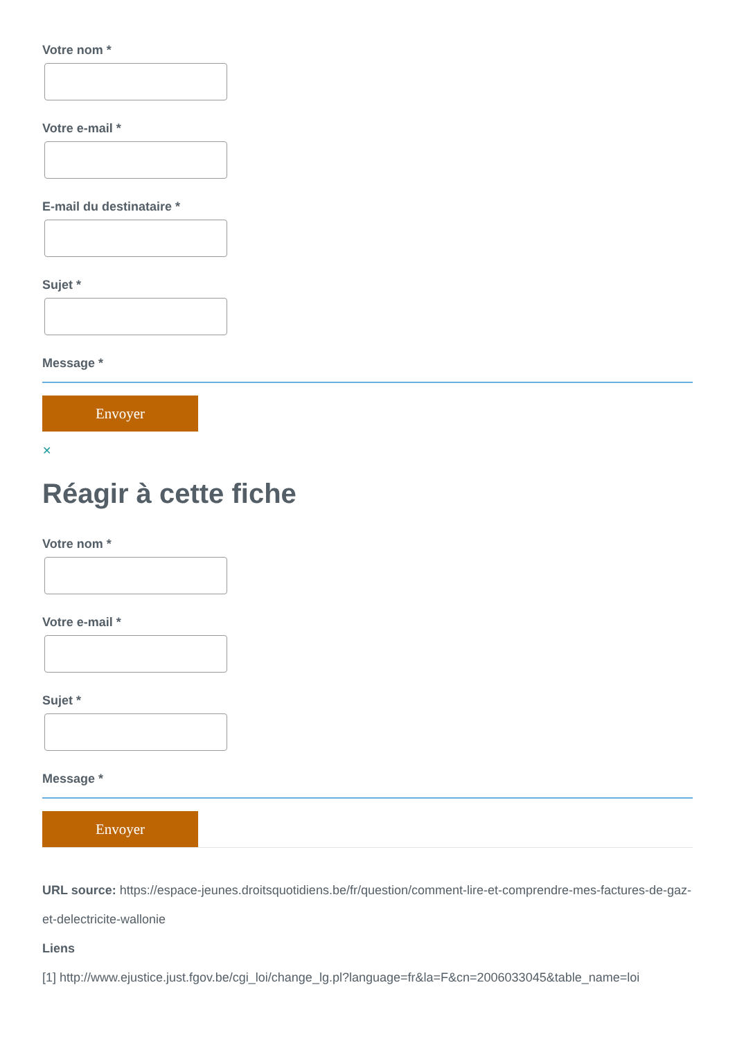Votre nom *
Votre e-mail *
E-mail du destinataire *
Sujet *
Message *
Envoyer
✕
Réagir à cette fiche
Votre nom *
Votre e-mail *
Sujet *
Message *
Envoyer
URL source: https://espace-jeunes.droitsquotidiens.be/fr/question/comment-lire-et-comprendre-mes-factures-de-gaz-et-delectricite-wallonie
Liens
[1] http://www.ejustice.just.fgov.be/cgi_loi/change_lg.pl?language=fr&la=F&cn=2006033045&table_name=loi